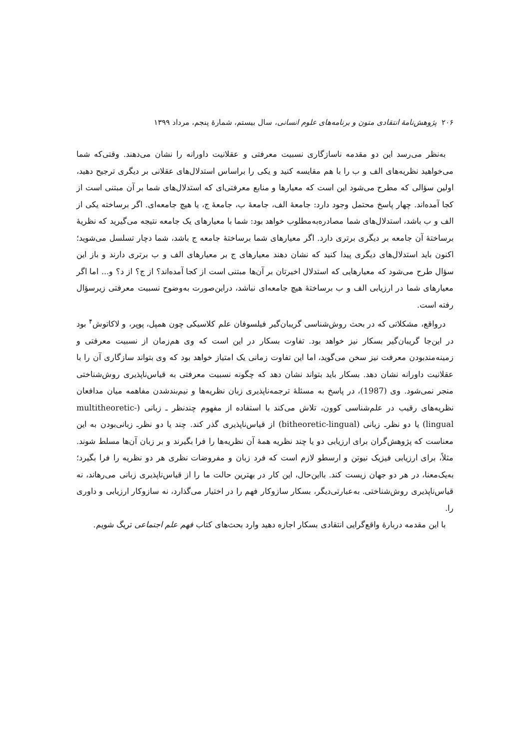۲۰۶ پژوهش‌نامهٔ انتقادی متون و برنامه‌های علوم انسانی، سال بیستم، شمارهٔ پنجم، مرداد ۱۳۹۹
به‌نظر می‌رسد این دو مقدمه ناسازگاری نسبیت معرفتی و عقلانیت داورانه را نشان می‌دهند. وقتی‌که شما می‌خواهید نظریه‌های الف و ب را با هم مقایسه کنید و یکی را براساس استدلال‌های عقلانی بر دیگری ترجیح دهید، اولین سؤالی که مطرح می‌شود این است که معیارها و منابع معرفتی‌ای که استدلال‌های شما بر آن مبتنی است از کجا آمده‌اند. چهار پاسخ محتمل وجود دارد: جامعهٔ الف، جامعهٔ ب، جامعهٔ ج، یا هیچ جامعه‌ای. اگر برساخته یکی از الف و ب باشد، استدلال‌های شما مصادره‌به‌مطلوب خواهد بود: شما با معیارهای یک جامعه نتیجه می‌گیرید که نظریهٔ برساختهٔ آن جامعه بر دیگری برتری دارد. اگر معیارهای شما برساختهٔ جامعه ج باشد، شما دچار تسلسل می‌شوید؛ اکنون باید استدلال‌های دیگری پیدا کنید که نشان دهند معیارهای ج بر معیارهای الف و ب برتری دارند و باز این سؤال طرح می‌شود که معیارهایی که استدلال اخیرتان بر آن‌ها مبتنی است از کجا آمده‌اند؟ از ج؟ از د؟ و... اما اگر معیارهای شما در ارزیابی الف و ب برساختهٔ هیچ جامعه‌ای نباشد، دراین‌صورت به‌وضوح نسبیت معرفتی زیرسؤال رفته است.
درواقع، مشکلاتی که در بحث روش‌شناسی گریبان‌گیر فیلسوفان علم کلاسیکی چون همپل، پوپر، و لاکاتوش<sup>۴</sup> بود در این‌جا گریبان‌گیر بسکار نیز خواهد بود. تفاوت بسکار در این است که وی هم‌زمان از نسبیت معرفتی و زمینه‌مندبودن معرفت نیز سخن می‌گوید، اما این تفاوت زمانی یک امتیاز خواهد بود که وی بتواند سازگاری آن را با عقلانیت داورانه نشان دهد. بسکار باید بتواند نشان دهد که چگونه نسبیت معرفتی به قیاس‌ناپذیری روش‌شناختی منجر نمی‌شود. وی (1987)، در پاسخ به مسئلهٔ ترجمه‌ناپذیری زبان نظریه‌ها و نیم‌بندشدن مفاهمه میان مدافعان نظریه‌های رقیب در علم‌شناسی کوون، تلاش می‌کند با استفاده از مفهوم چندنظر ـ زبانی (multitheoretic-lingual) یا دو نظرـ زبانی (bitheoretic-lingual) از قیاس‌ناپذیری گذر کند. چند یا دو نظرـ زبانی‌بودن به این معناست که پژوهش‌گران برای ارزیابی دو یا چند نظریه همهٔ آن نظریه‌ها را فرا بگیرند و بر زبان آن‌ها مسلط شوند. مثلاً، برای ارزیابی فیزیک نیوتن و ارسطو لازم است که فرد زبان و مفروضات نظری هر دو نظریه را فرا بگیرد؛ به‌یک‌معنا، در هر دو جهان زیست کند. بااین‌حال، این کار در بهترین حالت ما را از قیاس‌ناپذیری زبانی می‌رهاند، نه قیاس‌ناپذیری روش‌شناختی. به‌عبارتی‌دیگر، بسکار سازوکار فهم را در اختیار می‌گذارد، نه سازوکار ارزیابی و داوری را.
با این مقدمه دربارهٔ واقع‌گرایی انتقادی بسکار اجازه دهید وارد بحث‌های کتاب فهم علم اجتماعی تریگ شویم.